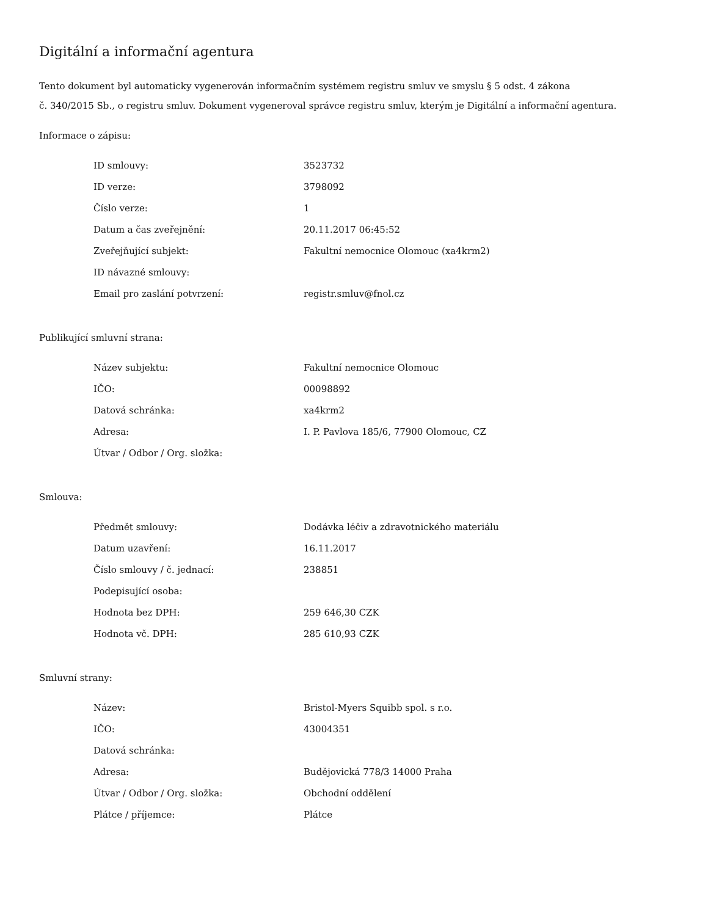Digitální a informační agentura
Tento dokument byl automaticky vygenerován informačním systémem registru smluv ve smyslu § 5 odst. 4 zákona
č. 340/2015 Sb., o registru smluv. Dokument vygeneroval správce registru smluv, kterým je Digitální a informační agentura.
Informace o zápisu:
| ID smlouvy: | 3523732 |
| ID verze: | 3798092 |
| Číslo verze: | 1 |
| Datum a čas zveřejnění: | 20.11.2017 06:45:52 |
| Zveřejňující subjekt: | Fakultní nemocnice Olomouc (xa4krm2) |
| ID návazné smlouvy: | |
| Email pro zaslání potvrzení: | registr.smluv@fnol.cz |
Publikující smluvní strana:
| Název subjektu: | Fakultní nemocnice Olomouc |
| IČO: | 00098892 |
| Datová schránka: | xa4krm2 |
| Adresa: | I. P. Pavlova 185/6, 77900 Olomouc, CZ |
| Útvar / Odbor / Org. složka: | |
Smlouva:
| Předmět smlouvy: | Dodávka léčiv a zdravotnického materiálu |
| Datum uzavření: | 16.11.2017 |
| Číslo smlouvy / č. jednací: | 238851 |
| Podepisující osoba: | |
| Hodnota bez DPH: | 259 646,30 CZK |
| Hodnota vč. DPH: | 285 610,93 CZK |
Smluvní strany:
| Název: | Bristol-Myers Squibb spol. s r.o. |
| IČO: | 43004351 |
| Datová schránka: | |
| Adresa: | Budějovická 778/3 14000 Praha |
| Útvar / Odbor / Org. složka: | Obchodní oddělení |
| Plátce / příjemce: | Plátce |